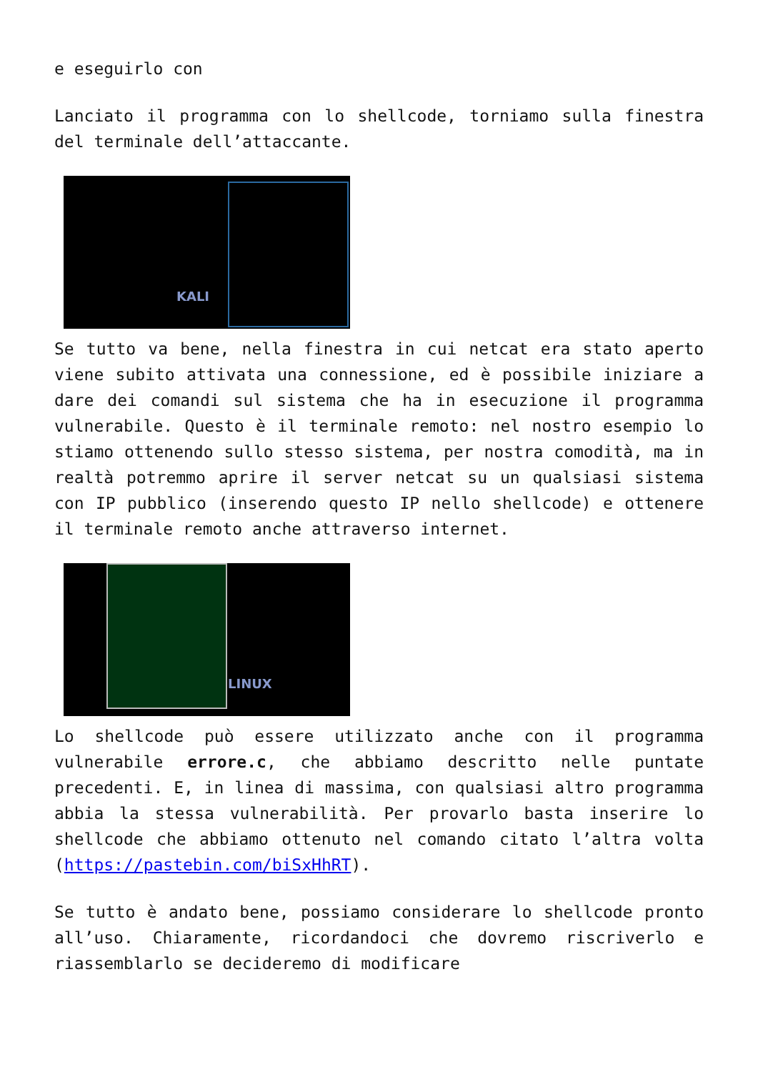e eseguirlo con
Lanciato il programma con lo shellcode, torniamo sulla finestra del terminale dell’attaccante.
KALI
Se tutto va bene, nella finestra in cui netcat era stato aperto viene subito attivata una connessione, ed è possibile iniziare a dare dei comandi sul sistema che ha in esecuzione il programma vulnerabile. Questo è il terminale remoto: nel nostro esempio lo stiamo ottenendo sullo stesso sistema, per nostra comodità, ma in realtà potremmo aprire il server netcat su un qualsiasi sistema con IP pubblico (inserendo questo IP nello shellcode) e ottenere il terminale remoto anche attraverso internet.
LINUX
Lo shellcode può essere utilizzato anche con il programma vulnerabile errore.c, che abbiamo descritto nelle puntate precedenti. E, in linea di massima, con qualsiasi altro programma abbia la stessa vulnerabilità. Per provarlo basta inserire lo shellcode che abbiamo ottenuto nel comando citato l’altra volta (https://pastebin.com/biSxHhRT).
Se tutto è andato bene, possiamo considerare lo shellcode pronto all’uso. Chiaramente, ricordandoci che dovremo riscriverlo e riassemblarlo se decideremo di modificare